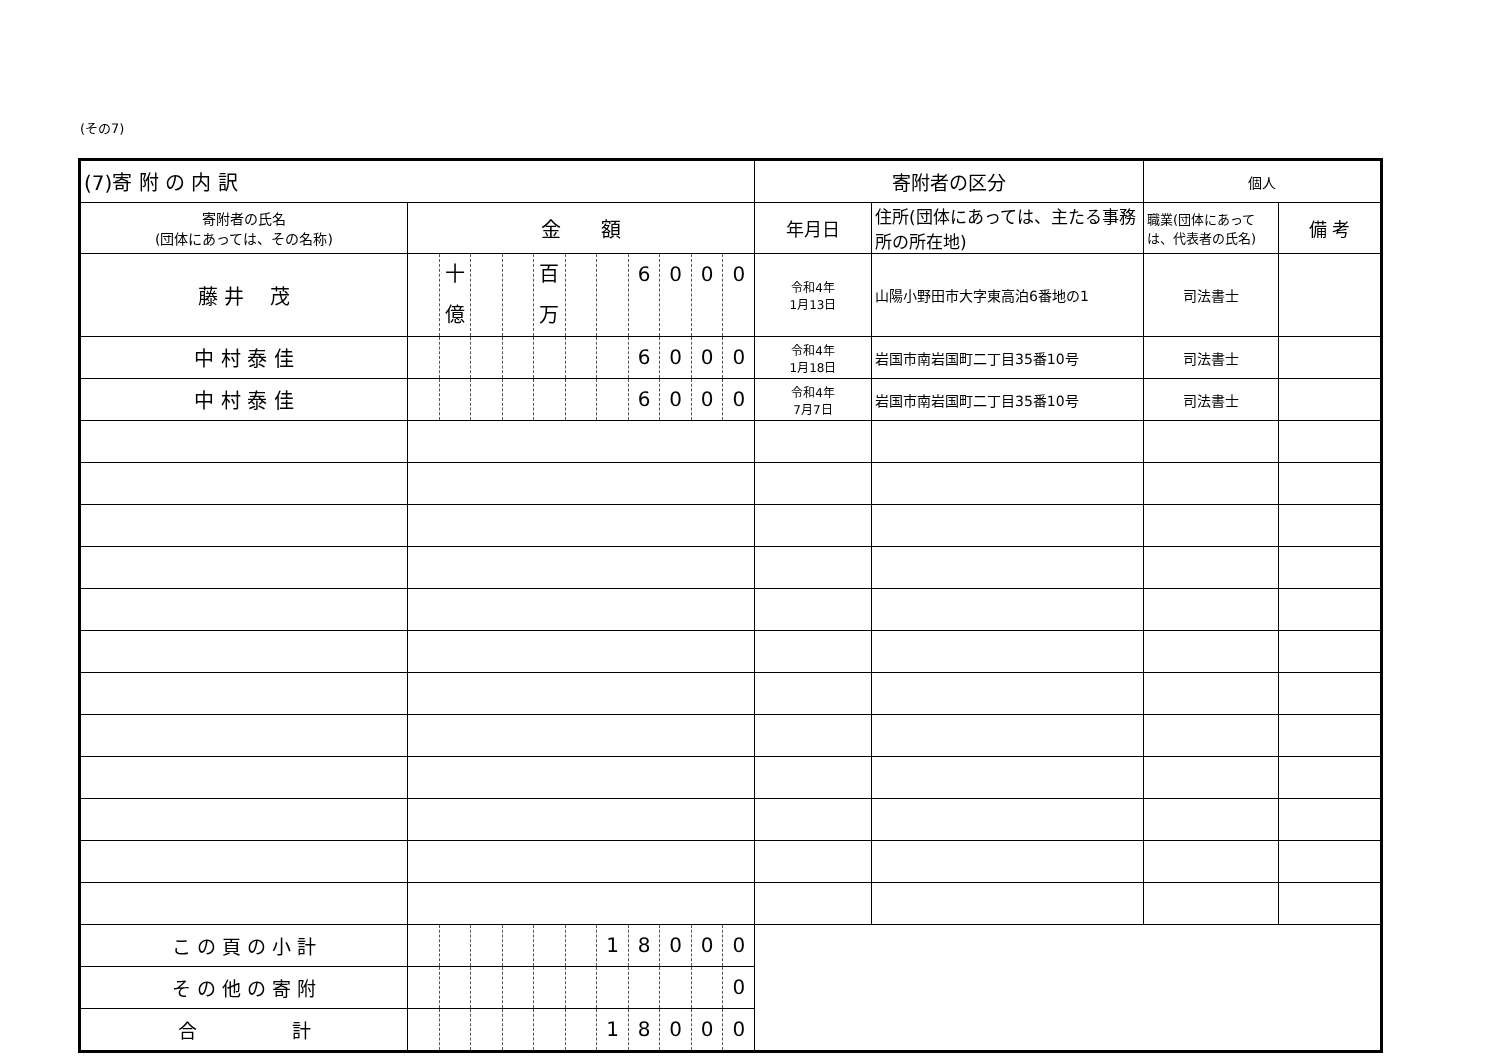(その7)
| (7)寄 附 の 内 訳 | | 寄附者の区分 | | 個人 | |
| --- | --- | --- | --- | --- | --- |
| 寄附者の氏名 (団体にあっては、その名称) | 金 額 | 年月日 | 住所(団体にあっては、主たる事務所の所在地) | 職業(団体にあっては、代表者の氏名) | 備 考 |
| 藤 井 茂 | 十億 百万 6 0 0 0 | 令和4年 1月13日 | 山陽小野田市大字東高泊6番地の1 | 司法書士 | |
| 中 村 泰 佳 | 6 0 0 0 | 令和4年 1月18日 | 岩国市南岩国町二丁目35番10号 | 司法書士 | |
| 中 村 泰 佳 | 6 0 0 0 | 令和4年 7月7日 | 岩国市南岩国町二丁目35番10号 | 司法書士 | |
| こ の 頁 の 小 計 | 1 8 0 0 0 | | | | |
| そ の 他 の 寄 附 | 0 | | | | |
| 合 計 | 1 8 0 0 0 | | | | |